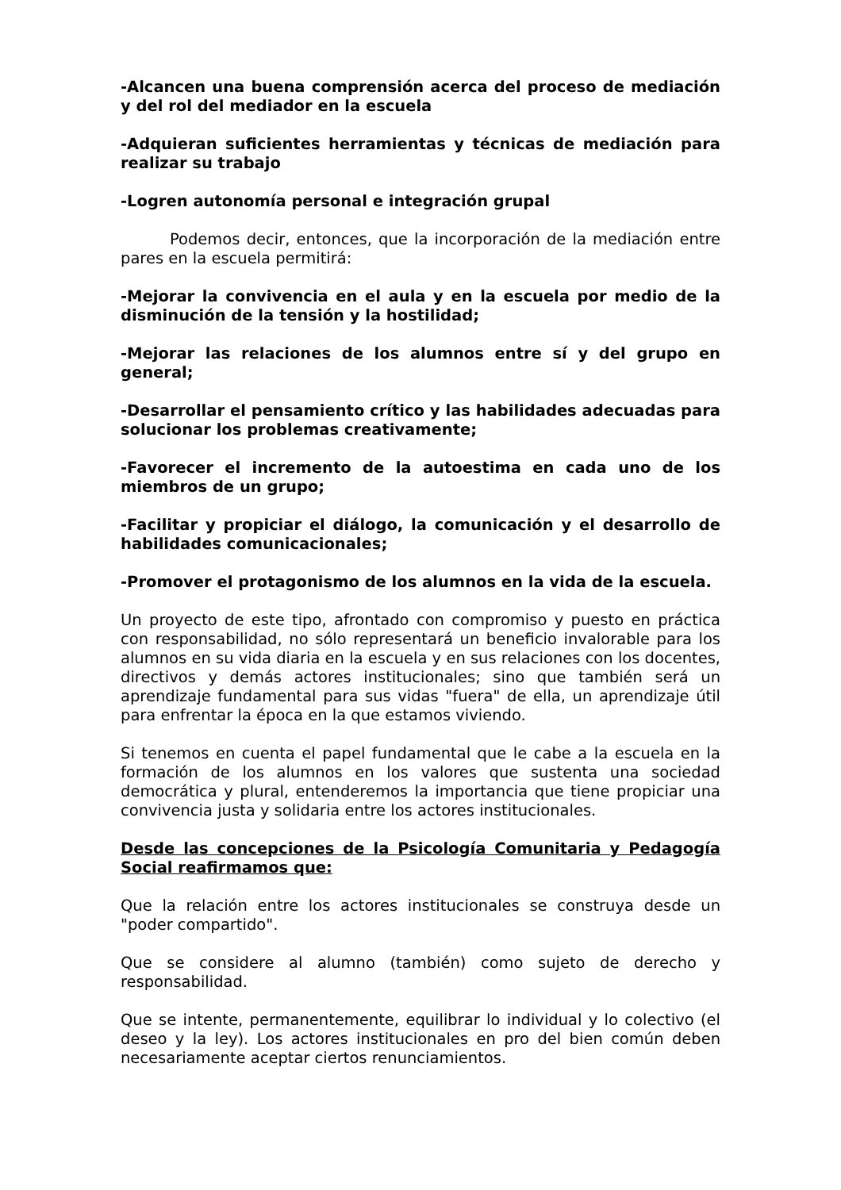-Alcancen una buena comprensión acerca del proceso de mediación y del rol del mediador en la escuela
-Adquieran suficientes herramientas y técnicas de mediación para realizar su trabajo
-Logren autonomía personal e integración grupal
Podemos decir, entonces, que la incorporación de la mediación entre pares en la escuela permitirá:
-Mejorar la convivencia en el aula y en la escuela por medio de la disminución de la tensión y la hostilidad;
-Mejorar las relaciones de los alumnos entre sí y del grupo en general;
-Desarrollar el pensamiento crítico y las habilidades adecuadas para solucionar los problemas creativamente;
-Favorecer el incremento de la autoestima en cada uno de los miembros de un grupo;
-Facilitar y propiciar el diálogo, la comunicación y el desarrollo de habilidades comunicacionales;
-Promover el protagonismo de los alumnos en la vida de la escuela.
Un proyecto de este tipo, afrontado con compromiso y puesto en práctica con responsabilidad, no sólo representará un beneficio invalorable para los alumnos en su vida diaria en la escuela y en sus relaciones con los docentes, directivos y demás actores institucionales; sino que también será un aprendizaje fundamental para sus vidas "fuera" de ella, un aprendizaje útil para enfrentar la época en la que estamos viviendo.
Si tenemos en cuenta el papel fundamental que le cabe a la escuela en la formación de los alumnos en los valores que sustenta una sociedad democrática y plural, entenderemos la importancia que tiene propiciar una convivencia justa y solidaria entre los actores institucionales.
Desde las concepciones de la Psicología Comunitaria y Pedagogía Social reafirmamos que:
Que la relación entre los actores institucionales se construya desde un "poder compartido".
Que se considere al alumno (también) como sujeto de derecho y responsabilidad.
Que se intente, permanentemente, equilibrar lo individual y lo colectivo (el deseo y la ley). Los actores institucionales en pro del bien común deben necesariamente aceptar ciertos renunciamientos.